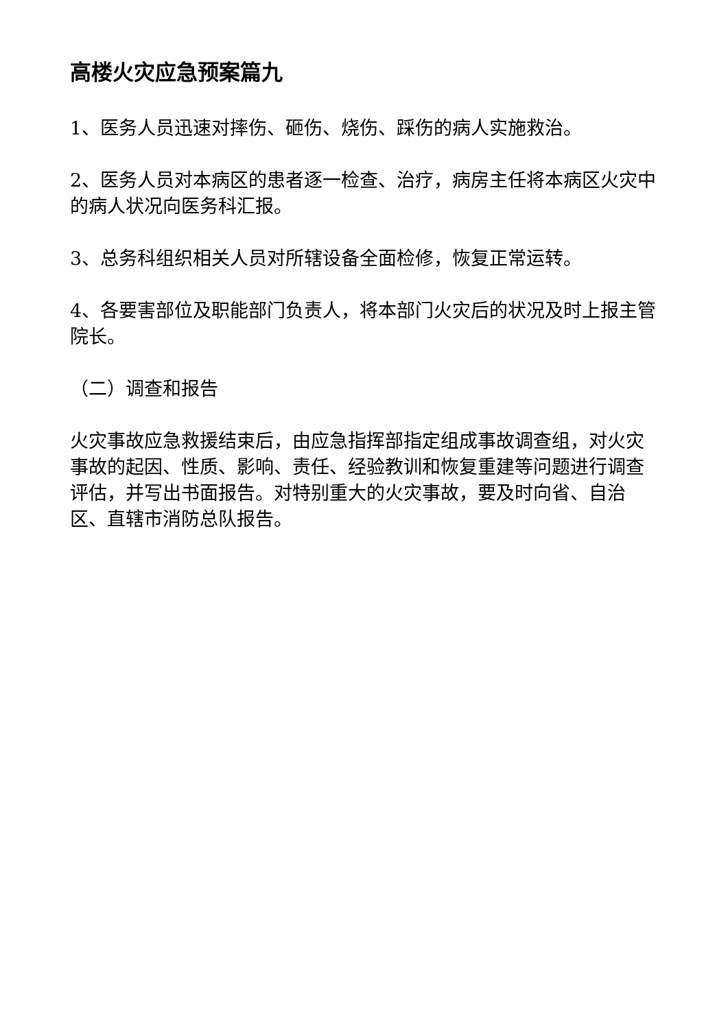高楼火灾应急预案篇九
1、医务人员迅速对摔伤、砸伤、烧伤、踩伤的病人实施救治。
2、医务人员对本病区的患者逐一检查、治疗，病房主任将本病区火灾中的病人状况向医务科汇报。
3、总务科组织相关人员对所辖设备全面检修，恢复正常运转。
4、各要害部位及职能部门负责人，将本部门火灾后的状况及时上报主管院长。
（二）调查和报告
火灾事故应急救援结束后，由应急指挥部指定组成事故调查组，对火灾事故的起因、性质、影响、责任、经验教训和恢复重建等问题进行调查评估，并写出书面报告。对特别重大的火灾事故，要及时向省、自治区、直辖市消防总队报告。